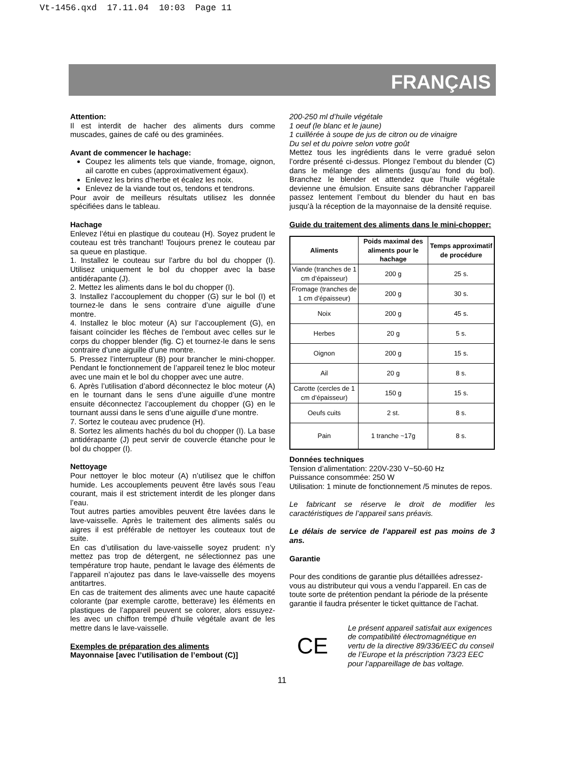Vt-1456.qxd 17.11.04 10:03 Page 11
FRANÇAIS
Attention:
Il est interdit de hacher des aliments durs comme muscades, gaines de café ou des graminées.
Avant de commencer le hachage:
Coupez les aliments tels que viande, fromage, oignon, ail carotte en cubes (approximativement égaux).
Enlevez les brins d’herbe et écalez les noix.
Enlevez de la viande tout os, tendons et tendrons.
Pour avoir de meilleurs résultats utilisez les donnée spécifiées dans le tableau.
Hachage
Enlevez l’étui en plastique du couteau (H). Soyez prudent le couteau est très tranchant! Toujours prenez le couteau par sa queue en plastique.
1. Installez le couteau sur l’arbre du bol du chopper (I). Utilisez uniquement le bol du chopper avec la base antidérapante (J).
2. Mettez les aliments dans le bol du chopper (I).
3. Installez l’accouplement du chopper (G) sur le bol (I) et tournez-le dans le sens contraire d’une aiguille d’une montre.
4. Installez le bloc moteur (A) sur l’accouplement (G), en faisant coïncider les flèches de l’embout avec celles sur le corps du chopper blender (fig. C) et tournez-le dans le sens contraire d’une aiguille d’une montre.
5. Pressez l’interrupteur (B) pour brancher le mini-chopper. Pendant le fonctionnement de l’appareil tenez le bloc moteur avec une main et le bol du chopper avec une autre.
6. Après l’utilisation d’abord déconnectez le bloc moteur (A) en le tournant dans le sens d’une aiguille d’une montre ensuite déconnectez l’accouplement du chopper (G) en le tournant aussi dans le sens d’une aiguille d’une montre.
7. Sortez le couteau avec prudence (H).
8. Sortez les aliments hachés du bol du chopper (I). La base antidérapante (J) peut servir de couvercle étanche pour le bol du chopper (I).
Nettoyage
Pour nettoyer le bloc moteur (A) n’utilisez que le chiffon humide. Les accouplements peuvent être lavés sous l’eau courant, mais il est strictement interdit de les plonger dans l’eau.
Tout autres parties amovibles peuvent être lavées dans le lave-vaisselle. Après le traitement des aliments salés ou aigres il est préférable de nettoyer les couteaux tout de suite.
En cas d’utilisation du lave-vaisselle soyez prudent: n’y mettez pas trop de détergent, ne sélectionnez pas une température trop haute, pendant le lavage des éléments de l’appareil n’ajoutez pas dans le lave-vaisselle des moyens antitartres.
En cas de traitement des aliments avec une haute capacité colorante (par exemple carotte, betterave) les éléments en plastiques de l’appareil peuvent se colorer, alors essuyez-les avec un chiffon trempé d’huile végétale avant de les mettre dans le lave-vaisselle.
Exemples de préparation des aliments
Mayonnaise [avec l’utilisation de l’embout (C)]
200-250 ml d’huile végétale
1 oeuf (le blanc et le jaune)
1 cuillérée à soupe de jus de citron ou de vinaigre
Du sel et du poivre selon votre goût
Mettez tous les ingrédients dans le verre gradué selon l’ordre présenté ci-dessus. Plongez l’embout du blender (C) dans le mélange des aliments (jusqu’au fond du bol). Branchez le blender et attendez que l’huile végétale devienne une émulsion. Ensuite sans débrancher l’appareil passez lentement l’embout du blender du haut en bas jusqu’à la réception de la mayonnaise de la densité requise.
Guide du traitement des aliments dans le mini-chopper:
| Aliments | Poids maximal des aliments pour le hachage | Temps approximatif de procédure |
| --- | --- | --- |
| Viande (tranches de 1 cm d’épaisseur) | 200 g | 25 s. |
| Fromage (tranches de 1 cm d’épaisseur) | 200 g | 30 s. |
| Noix | 200 g | 45 s. |
| Herbes | 20 g | 5 s. |
| Oignon | 200 g | 15 s. |
| Ail | 20 g | 8 s. |
| Carotte (cercles de 1 cm d’épaisseur) | 150 g | 15 s. |
| Oeufs cuits | 2 st. | 8 s. |
| Pain | 1 tranche ~17g | 8 s. |
Données techniques
Tension d’alimentation: 220V-230 V~50-60 Hz
Puissance consommée: 250 W
Utilisation: 1 minute de fonctionnement /5 minutes de repos.
Le fabricant se réserve le droit de modifier les caractéristiques de l’appareil sans préavis.
Le délais de service de l’appareil est pas moins de 3 ans.
Garantie
Pour des conditions de garantie plus détaillées adressez-vous au distributeur qui vous a vendu l’appareil. En cas de toute sorte de prétention pendant la période de la présente garantie il faudra présenter le ticket quittance de l’achat.
CE
Le présent appareil satisfait aux exigences de compatibilité électromagnétique en vertu de la directive 89/336/EEC du conseil de l’Europe et la préscription 73/23 EEC pour l’appareillage de bas voltage.
11